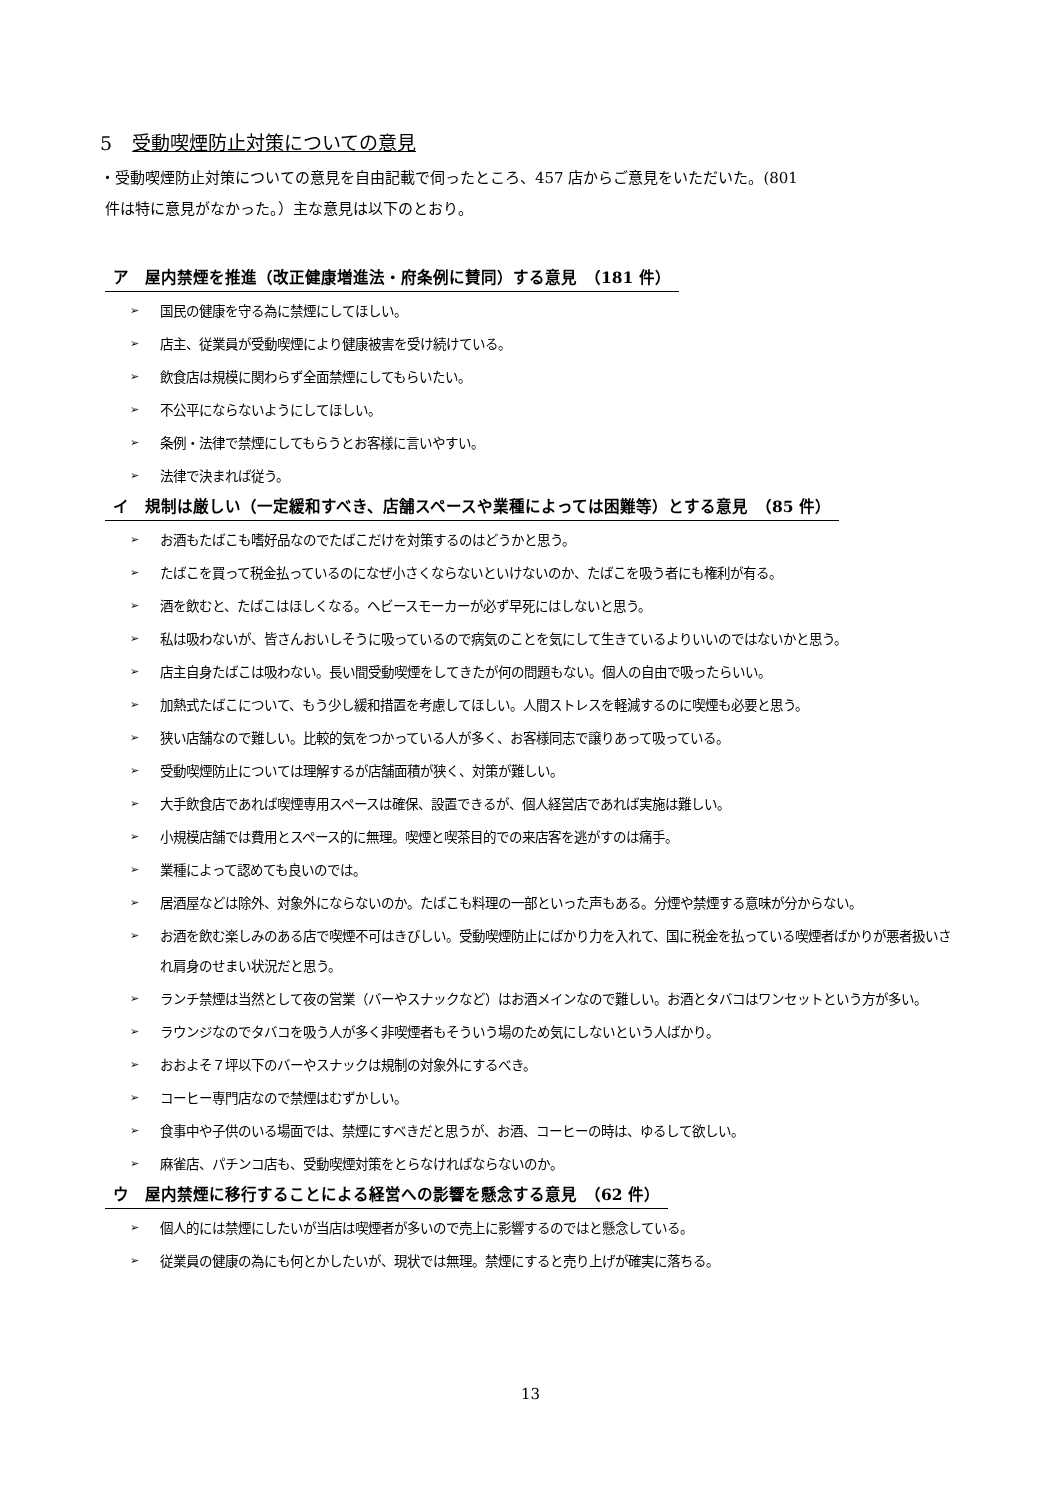5 受動喫煙防止対策についての意見
・受動喫煙防止対策についての意見を自由記載で伺ったところ、457 店からご意見をいただいた。(801
件は特に意見がなかった。）主な意見は以下のとおり。
ア　屋内禁煙を推進（改正健康増進法・府条例に賛同）する意見　（181 件）
➢ 国民の健康を守る為に禁煙にしてほしい。
➢ 店主、従業員が受動喫煙により健康被害を受け続けている。
➢ 飲食店は規模に関わらず全面禁煙にしてもらいたい。
➢ 不公平にならないようにしてほしい。
➢ 条例・法律で禁煙にしてもらうとお客様に言いやすい。
➢ 法律で決まれば従う。
イ　規制は厳しい（一定緩和すべき、店舗スペースや業種によっては困難等）とする意見　（85 件）
➢ お酒もたばこも嗜好品なのでたばこだけを対策するのはどうかと思う。
➢ たばこを買って税金払っているのになぜ小さくならないといけないのか、たばこを吸う者にも権利が有る。
➢ 酒を飲むと、たばこはほしくなる。ヘビースモーカーが必ず早死にはしないと思う。
➢ 私は吸わないが、皆さんおいしそうに吸っているので病気のことを気にして生きているよりいいのではないかと思う。
➢ 店主自身たばこは吸わない。長い間受動喫煙をしてきたが何の問題もない。個人の自由で吸ったらいい。
➢ 加熱式たばこについて、もう少し緩和措置を考慮してほしい。人間ストレスを軽減するのに喫煙も必要と思う。
➢ 狭い店舗なので難しい。比較的気をつかっている人が多く、お客様同志で譲りあって吸っている。
➢ 受動喫煙防止については理解するが店舗面積が狭く、対策が難しい。
➢ 大手飲食店であれば喫煙専用スペースは確保、設置できるが、個人経営店であれば実施は難しい。
➢ 小規模店舗では費用とスペース的に無理。喫煙と喫茶目的での来店客を逃がすのは痛手。
➢ 業種によって認めても良いのでは。
➢ 居酒屋などは除外、対象外にならないのか。たばこも料理の一部といった声もある。分煙や禁煙する意味が分からない。
➢ お酒を飲む楽しみのある店で喫煙不可はきびしい。受動喫煙防止にばかり力を入れて、国に税金を払っている喫煙者ばかりが悪者扱いされ肩身のせまい状況だと思う。
➢ ランチ禁煙は当然として夜の営業（バーやスナックなど）はお酒メインなので難しい。お酒とタバコはワンセットという方が多い。
➢ ラウンジなのでタバコを吸う人が多く非喫煙者もそういう場のため気にしないという人ばかり。
➢ おおよそ７坪以下のバーやスナックは規制の対象外にするべき。
➢ コーヒー専門店なので禁煙はむずかしい。
➢ 食事中や子供のいる場面では、禁煙にすべきだと思うが、お酒、コーヒーの時は、ゆるして欲しい。
➢ 麻雀店、パチンコ店も、受動喫煙対策をとらなければならないのか。
ウ　屋内禁煙に移行することによる経営への影響を懸念する意見　（62 件）
➢ 個人的には禁煙にしたいが当店は喫煙者が多いので売上に影響するのではと懸念している。
➢ 従業員の健康の為にも何とかしたいが、現状では無理。禁煙にすると売り上げが確実に落ちる。
13